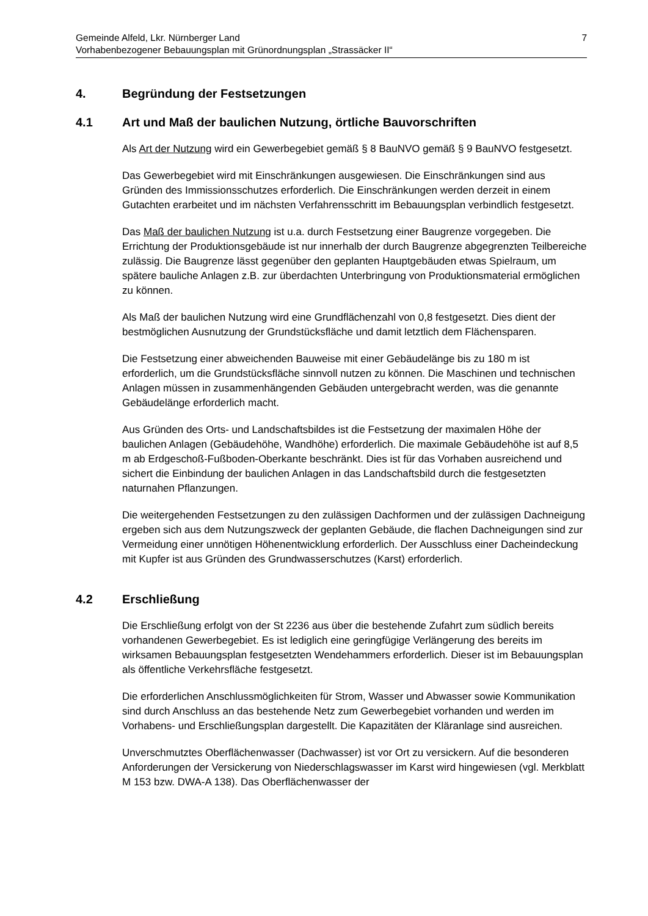Gemeinde Alfeld, Lkr. Nürnberger Land
Vorhabenbezogener Bebauungsplan mit Grünordnungsplan „Strassäcker II“
7
4. Begründung der Festsetzungen
4.1 Art und Maß der baulichen Nutzung, örtliche Bauvorschriften
Als Art der Nutzung wird ein Gewerbegebiet gemäß § 8 BauNVO gemäß § 9 BauNVO festgesetzt.
Das Gewerbegebiet wird mit Einschränkungen ausgewiesen. Die Einschränkungen sind aus Gründen des Immissionsschutzes erforderlich. Die Einschränkungen werden derzeit in einem Gutachten erarbeitet und im nächsten Verfahrensschritt im Bebauungsplan verbindlich festgesetzt.
Das Maß der baulichen Nutzung ist u.a. durch Festsetzung einer Baugrenze vorgegeben. Die Errichtung der Produktionsgebäude ist nur innerhalb der durch Baugrenze abgegrenzten Teilbereiche zulässig. Die Baugrenze lässt gegenüber den geplanten Hauptgebäuden etwas Spielraum, um spätere bauliche Anlagen z.B. zur überdachten Unterbringung von Produktionsmaterial ermöglichen zu können.
Als Maß der baulichen Nutzung wird eine Grundflächenzahl von 0,8 festgesetzt. Dies dient der bestmöglichen Ausnutzung der Grundstücksfläche und damit letztlich dem Flächensparen.
Die Festsetzung einer abweichenden Bauweise mit einer Gebäudelänge bis zu 180 m ist erforderlich, um die Grundstücksfläche sinnvoll nutzen zu können. Die Maschinen und technischen Anlagen müssen in zusammenhängenden Gebäuden untergebracht werden, was die genannte Gebäudelänge erforderlich macht.
Aus Gründen des Orts- und Landschaftsbildes ist die Festsetzung der maximalen Höhe der baulichen Anlagen (Gebäudehöhe, Wandhöhe) erforderlich. Die maximale Gebäudehöhe ist auf 8,5 m ab Erdgeschoß-Fußboden-Oberkante beschränkt. Dies ist für das Vorhaben ausreichend und sichert die Einbindung der baulichen Anlagen in das Landschaftsbild durch die festgesetzten naturnahen Pflanzungen.
Die weitergehenden Festsetzungen zu den zulässigen Dachformen und der zulässigen Dachneigung ergeben sich aus dem Nutzungszweck der geplanten Gebäude, die flachen Dachneigungen sind zur Vermeidung einer unnötigen Höhenentwicklung erforderlich. Der Ausschluss einer Dacheindeckung mit Kupfer ist aus Gründen des Grundwasserschutzes (Karst) erforderlich.
4.2 Erschließung
Die Erschließung erfolgt von der St 2236 aus über die bestehende Zufahrt zum südlich bereits vorhandenen Gewerbegebiet. Es ist lediglich eine geringfügige Verlängerung des bereits im wirksamen Bebauungsplan festgesetzten Wendehammers erforderlich. Dieser ist im Bebauungsplan als öffentliche Verkehrsfläche festgesetzt.
Die erforderlichen Anschlussmöglichkeiten für Strom, Wasser und Abwasser sowie Kommunikation sind durch Anschluss an das bestehende Netz zum Gewerbegebiet vorhanden und werden im Vorhabens- und Erschließungsplan dargestellt. Die Kapazitäten der Kläranlage sind ausreichen.
Unverschmutztes Oberflächenwasser (Dachwasser) ist vor Ort zu versickern. Auf die besonderen Anforderungen der Versickerung von Niederschlagswasser im Karst wird hingewiesen (vgl. Merkblatt M 153 bzw. DWA-A 138). Das Oberflächenwasser der